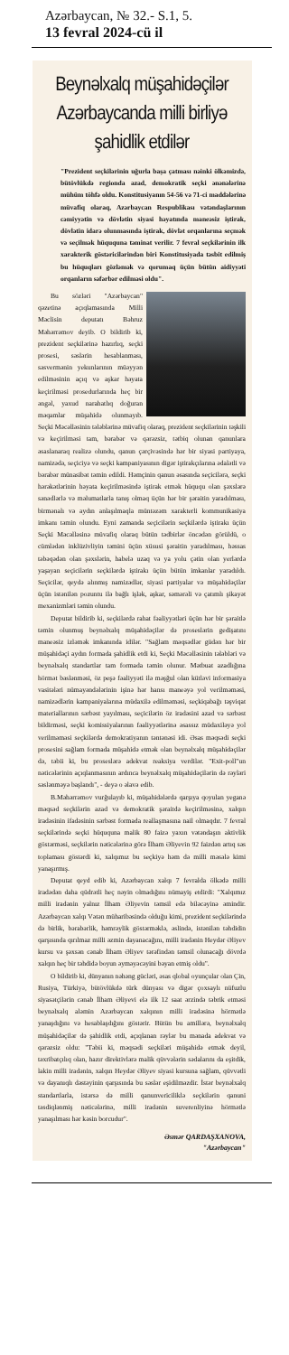Azərbaycan, № 32.- S.1, 5.
13 fevral 2024-cü il
Beynəlxalq müşahidəçilər Azərbaycanda milli birliyə şahidlik etdilər
"Prezident seçkilərinin uğurla başa çatması nəinki ölkəmizdə, bütövlükdə regionda azad, demokratik seçki ənənələrinə mühüm töhfə oldu. Konstitusiyanın 54-56 və 71-ci maddələrinə müvafiq olaraq, Azərbaycan Respublikası vətəndaşlarının cəmiyyətin və dövlətin siyasi həyatında maneəsiz iştirak, dövlətin idarə olunmasında iştirak, dövlət orqanlarına seçmək və seçilmək hüququna təminat verilir. 7 fevral seçkilərinin ilk xarakterik göstəricilərindən biri Konstitusiyada təsbit edilmiş bu hüquqları gözləmək və qorumaq üçün bütün aidiyyəti orqanların səfərbər edilməsi oldu".
Bu sözləri "Azərbaycan" qəzetinə açıqlamasında Milli Məclisin deputatı Bəhruz Məhərrəmov deyib. O bildirib ki, prezident seçkilərinə hazırlıq, seçki prosesi, səslərin hesablanması, səsvermənin yekunlarının müəyyən edilməsinin açıq və aşkar həyata keçirilməsi prosedurlarında heç bir əngəl, yaxud narahatlıq doğuran məqamlar müşahidə olunmayıb. Seçki Məcəlləsinin tələblərinə müvafiq olaraq, prezident seçkilərinin təşkili və keçirilməsi tam, bərabər və qərəzsiz, tətbiq olunan qanunlara əsaslanaraq realizə olundu, qanun çərçivəsində hər bir siyasi partiyaya, namizədə, seçiciyə və seçki kampaniyasının digər iştirakçılarına ədalətli və bərabər münasibət təmin edildi. Həmçinin qanun əsasında seçicilərə, seçki hərəkətlərinin həyata keçirilməsində iştirak etmək hüququ olan şəxslərə sənədlərlə və məlumatlarla tanış olmaq üçün hər bir şəraitin yaradılması, birmənalı və aydın anlaşılmaqla müntəzəm xarakterli kommunikasiya imkanı təmin olundu. Eyni zamanda seçicilərin seçkilərdə iştirakı üçün Seçki Məcəlləsinə müvafiq olaraq bütün tədbirlər öncədən görüldü, o cümlədən inklüzivliyin təmini üçün xüsusi şəraitin yaradılması, həssas təbəqədən olan şəxslərin, habelə uzaq və ya yolu çətin olan yerlərdə yaşayan seçicilərin seçkilərdə iştirakı üçün bütün imkanlar yaradıldı. Seçicilər, qeydə alınmış namizədlər, siyasi partiyalar və müşahidəçilər üçün istənilən pozuntu ilə bağlı işlək, aşkar, səmərəli və çatımlı şikayət mexanizmləri təmin olundu.
Deputat bildirib ki, seçkilərdə rahat fəaliyyətləri üçün hər bir şəraitlə təmin olunmuş beynəlxalq müşahidəçilər də proseslərin gedişatını maneəsiz izləmək imkanında idilər. "Sağlam məqsədlər güdən hər bir müşahidəçi aydın formada şahidlik etdi ki, Seçki Məcəlləsinin tələbləri və beynəlxalq standartlar tam formada təmin olunur. Mətbuat azadlığına hörmət bəslənməsi, öz peşə fəaliyyəti ilə məşğul olan kütləvi informasiya vasitələri nümayəndələrinin işinə hər hansı maneəyə yol verilməməsi, namizədlərin kampaniyalarına müdaxilə edilməməsi, seçkiqabağı təşviqat materiallarının sərbəst yayılması, seçicilərin öz iradəsini azad və sərbəst bildirməsi, seçki komissiyalarının fəaliyyətlərinə əsassız müdaxiləyə yol verilməməsi seçkilərdə demokratiyanın təntənəsi idi. Əsas məqsədi seçki prosesini sağlam formada müşahidə etmək olan beynəlxalq müşahidəçilər də, təbii ki, bu proseslərə adekvat reaksiya verdilər. "Exit-poll"un nəticələrinin açıqlanmasının ardınca beynəlxalq müşahidəçilərin də rəyləri səslənməyə başlandı", - deyə o əlavə edib.
B.Məhərrəmov vurğulayıb ki, müşahidələrdə qarşıya qoyulan yeganə məqsəd seçkilərin azad və demokratik şəraitdə keçirilməsinə, xalqın iradəsinin ifadəsinin sərbəst formada reallaşmasına nail olmaqdır. 7 fevral seçkilərində seçki hüququna malik 80 faizə yaxın vətəndaşın aktivlik göstərməsi, seçkilərin nəticələrinə görə İlham Əliyevin 92 faizdən artıq səs toplaması göstərdi ki, xalqımız bu seçkiyə həm də milli məsələ kimi yanaşırmış.
Deputat qeyd edib ki, Azərbaycan xalqı 7 fevralda ölkədə milli iradədən daha qüdrətli heç nəyin olmadığını nümayiş etdirdi: "Xalqımız milli iradənin yalnız İlham Əliyevin təmsil edə biləcəyinə əmindir. Azərbaycan xalqı Vətən müharibəsində olduğu kimi, prezident seçkilərində də birlik, bərabərlik, həmrəylik göstərməklə, əslində, istənilən təhdidin qarşısında qırılmaz milli əzmin dayanacağını, milli iradənin Heydər Əliyev kursu və şəxsən cənab İlham Əliyev tərəfindən təmsil olunacağı dövrdə xalqın heç bir təhdidə boyun əyməyəcəyini bəyan etmiş oldu".
O bildirib ki, dünyanın nəhəng gücləri, əsas qlobal oyunçular olan Çin, Rusiya, Türkiyə, bütövlükdə türk dünyası və digər çoxsaylı nüfuzlu siyasətçilərin cənab İlham Əliyevi elə ilk 12 saat ərzində təbrik etməsi beynəlxalq aləmin Azərbaycan xalqının milli iradəsinə hörmətlə yanaşdığını və hesablaşdığını göstərir. Bütün bu amillərə, beynəlxalq müşahidəçilər də şahidlik etdi, açıqlanan rəylər bu mənada adekvat və qərəzsiz oldu: "Təbii ki, məqsədi seçkiləri müşahidə etmək deyil, təxribatçılıq olan, hazır direktivlərə malik qüvvələrin sədalarını da eşitdik, lakin milli iradənin, xalqın Heydər Əliyev siyasi kursuna sağlam, qüvvətli və dayanıqlı dəstəyinin qarşısında bu səslər eşidilməzdir. İstər beynəlxalq standartlarla, istərsə də milli qanunvericiliklə seçkilərin qanuni təsdiqlənmiş nəticələrinə, milli iradənin suverenliyinə hörmətlə yanaşılması hər kəsin borcudur".
Əsmər QARDAŞXANOVA,
"Azərbaycan"